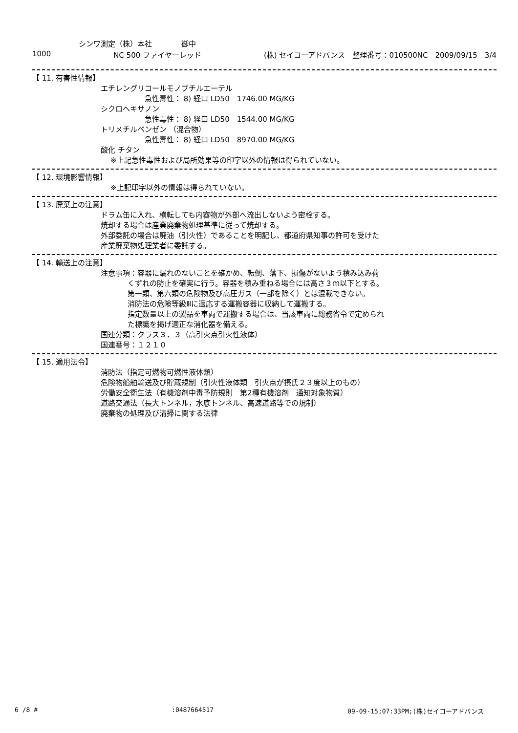シンワ測定（株）本社　　　　御中
1000 NC 500 ファイヤーレッド (株) セイコーアドバンス　整理番号：010500NC　2009/09/15　3/4
【 11. 有害性情報】
エチレングリコールモノブチルエーテル
急性毒性： 8) 経口 LD50　1746.00 MG/KG
シクロヘキサノン
急性毒性： 8) 経口 LD50　1544.00 MG/KG
トリメチルベンゼン （混合物）
急性毒性： 8) 経口 LD50　8970.00 MG/KG
酸化 チタン
※上記急性毒性および局所効果等の印字以外の情報は得られていない。
【 12. 環境影響情報】
※上記印字以外の情報は得られていない。
【 13. 廃棄上の注意】
ドラム缶に入れ、横転しても内容物が外部へ流出しないよう密栓する。
焼却する場合は産業廃棄物処理基準に従って焼却する。
外部委託の場合は廃油（引火性）であることを明記し、都道府県知事の許可を受けた
産業廃棄物処理業者に委託する。
【 14. 輸送上の注意】
注意事項：容器に漏れのないことを確かめ、転倒、落下、損傷がないよう積み込み荷
くずれの防止を確実に行う。容器を積み重ねる場合には高さ３ｍ以下とする。
第一類、第六類の危険物及び高圧ガス（一部を除く）とは混載できない。
消防法の危険等級Ⅲに適応する運搬容器に収納して運搬する。
指定数量以上の製品を車両で運搬する場合は、当該車両に総務省令で定められ
た標識を掲げ適正な消化器を備える。
国連分類：クラス３．３（高引火点引火性液体）
国連番号：１２１０
【 15. 適用法令】
消防法（指定可燃物可燃性液体類）
危険物船舶輸送及び貯蔵規制（引火性液体類　引火点が摂氏２３度以上のもの）
労働安全衛生法（有機溶剤中毒予防規則　第2種有機溶剤　通知対象物質）
道路交通法（長大トンネル，水底トンネル、高速道路等での規制）
廃棄物の処理及び清掃に関する法律
6 /8 #:0487664517 09-09-15;07:33PM;(株)セイコーアドバンス